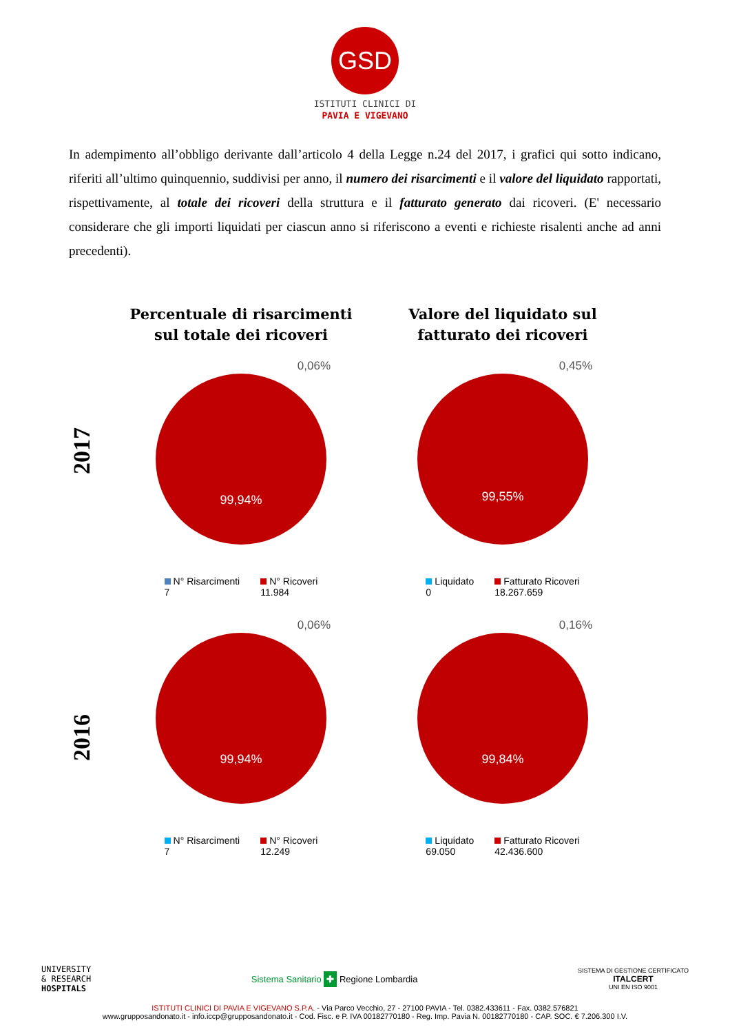GSD
ISTITUTI CLINICI DI
PAVIA E VIGEVANO
In adempimento all’obbligo derivante dall’articolo 4 della Legge n.24 del 2017, i grafici qui sotto indicano, riferiti all’ultimo quinquennio, suddivisi per anno, il numero dei risarcimenti e il valore del liquidato rapportati, rispettivamente, al totale dei ricoveri della struttura e il fatturato generato dai ricoveri. (E' necessario considerare che gli importi liquidati per ciascun anno si riferiscono a eventi e richieste risalenti anche ad anni precedenti).
2017
Percentuale di risarcimenti
sul totale dei ricoveri
0,06%
99,94%
N° Risarcimenti
7
N° Ricoveri
11.984
Valore del liquidato sul
fatturato dei ricoveri
0,45%
99,55%
Liquidato
0
Fatturato Ricoveri
18.267.659
2016
0,06%
99,94%
N° Risarcimenti
7
N° Ricoveri
12.249
0,16%
99,84%
Liquidato
69.050
Fatturato Ricoveri
42.436.600
UNIVERSITY
& RESEARCH
HOSPITALS
Sistema Sanitario ✚ Regione Lombardia
SISTEMA DI GESTIONE CERTIFICATO
ITALCERT
UNI EN ISO 9001
ISTITUTI CLINICI DI PAVIA E VIGEVANO S.P.A. - Via Parco Vecchio, 27 - 27100 PAVIA - Tel. 0382.433611 - Fax. 0382.576821
www.grupposandonato.it - info.iccp@grupposandonato.it - Cod. Fisc. e P. IVA 00182770180 - Reg. Imp. Pavia N. 00182770180 - CAP. SOC. € 7.206.300 I.V.